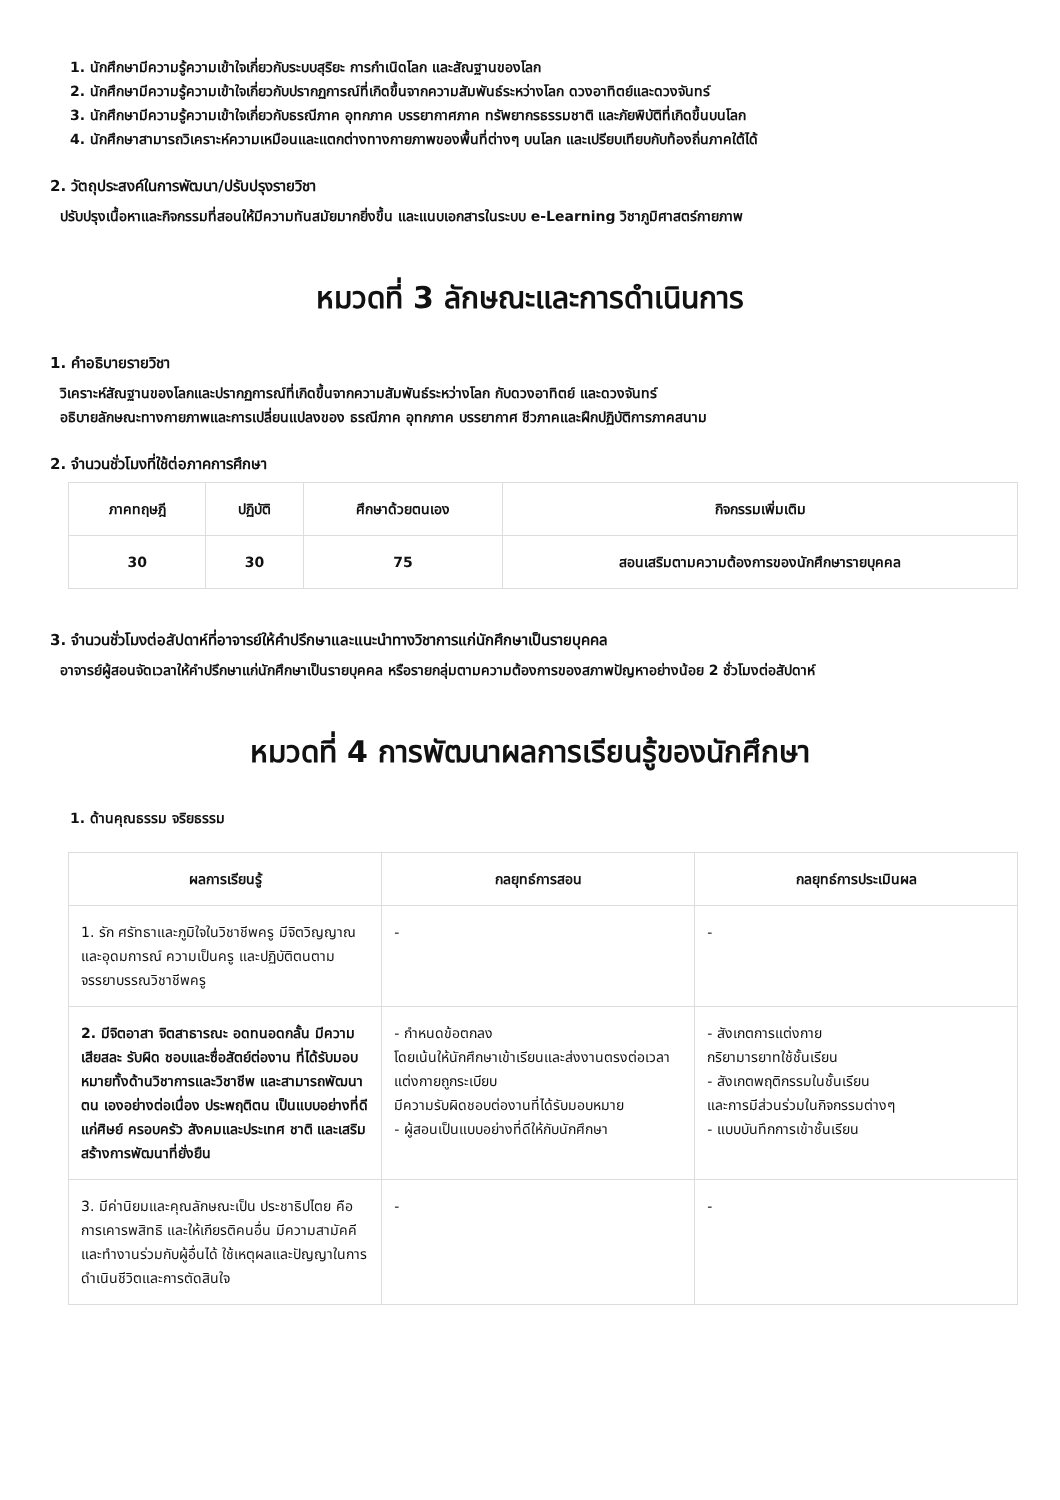1. นักศึกษามีความรู้ความเข้าใจเกี่ยวกับระบบสุริยะ การกำเนิดโลก และสัณฐานของโลก
2. นักศึกษามีความรู้ความเข้าใจเกี่ยวกับปรากฏการณ์ที่เกิดขึ้นจากความสัมพันธ์ระหว่างโลก ดวงอาทิตย์และดวงจันทร์
3. นักศึกษามีความรู้ความเข้าใจเกี่ยวกับธรณีภาค อุทกภาค บรรยากาศภาค ทรัพยากรธรรมชาติ และภัยพิบัติที่เกิดขึ้นบนโลก
4. นักศึกษาสามารถวิเคราะห์ความเหมือนและแตกต่างทางกายภาพของพื้นที่ต่างๆ บนโลก และเปรียบเทียบกับท้องถิ่นภาคใต้ได้
2. วัตถุประสงค์ในการพัฒนา/ปรับปรุงรายวิชา
ปรับปรุงเนื้อหาและกิจกรรมที่สอนให้มีความทันสมัยมากยิ่งขึ้น และแนบเอกสารในระบบ e-Learning วิชาภูมิศาสตร์กายภาพ
หมวดที่ 3 ลักษณะและการดำเนินการ
1. คำอธิบายรายวิชา
วิเคราะห์สัณฐานของโลกและปรากฏการณ์ที่เกิดขึ้นจากความสัมพันธ์ระหว่างโลก กับดวงอาทิตย์ และดวงจันทร์
อธิบายลักษณะทางกายภาพและการเปลี่ยนแปลงของ ธรณีภาค อุทกภาค บรรยากาศ ชีวภาคและฝึกปฏิบัติการภาคสนาม
2. จำนวนชั่วโมงที่ใช้ต่อภาคการศึกษา
| ภาคทฤษฎี | ปฏิบัติ | ศึกษาด้วยตนเอง | กิจกรรมเพิ่มเติม |
| --- | --- | --- | --- |
| 30 | 30 | 75 | สอนเสริมตามความต้องการของนักศึกษารายบุคคล |
3. จำนวนชั่วโมงต่อสัปดาห์ที่อาจารย์ให้คำปรึกษาและแนะนำทางวิชาการแก่นักศึกษาเป็นรายบุคคล
อาจารย์ผู้สอนจัดเวลาให้คำปรึกษาแก่นักศึกษาเป็นรายบุคคล หรือรายกลุ่มตามความต้องการของสภาพปัญหาอย่างน้อย 2 ชั่วโมงต่อสัปดาห์
หมวดที่ 4 การพัฒนาผลการเรียนรู้ของนักศึกษา
1. ด้านคุณธรรม จริยธรรม
| ผลการเรียนรู้ | กลยุทธ์การสอน | กลยุทธ์การประเมินผล |
| --- | --- | --- |
| 1. รัก ศรัทธาและภูมิใจในวิชาชีพครู มีจิตวิญญาณและอุดมการณ์ ความเป็นครู และปฏิบัติตนตามจรรยาบรรณวิชาชีพครู | - | - |
| 2. มีจิตอาสา จิตสาธารณะ อดทนอดกลั้น มีความเสียสละ รับผิด ชอบและซื่อสัตย์ต่องาน ที่ได้รับมอบหมายทั้งด้านวิชาการและวิชาชีพ และสามารถพัฒนาตน เองอย่างต่อเนื่อง ประพฤติตน เป็นแบบอย่างที่ดีแก่ศิษย์ ครอบครัว สังคมและประเทศ ชาติ และเสริมสร้างการพัฒนาที่ยั่งยืน | - กำหนดข้อตกลง โดยเน้นให้นักศึกษาเข้าเรียนและส่งงานตรงต่อเวลา แต่งกายถูกระเบียบ มีความรับผิดชอบต่องานที่ได้รับมอบหมาย - ผู้สอนเป็นแบบอย่างที่ดีให้กับนักศึกษา | - สังเกตการแต่งกาย กริยามารยาทใช้ชั้นเรียน - สังเกตพฤติกรรมในชั้นเรียน และการมีส่วนร่วมในกิจกรรมต่างๆ - แบบบันทึกการเข้าชั้นเรียน |
| 3. มีค่านิยมและคุณลักษณะเป็น ประชาธิปไตย คือ การเคารพสิทธิ และให้เกียรติคนอื่น มีความสามัคคีและทำงานร่วมกับผู้อื่นได้ ใช้เหตุผลและปัญญาในการดำเนินชีวิตและการตัดสินใจ | - | - |